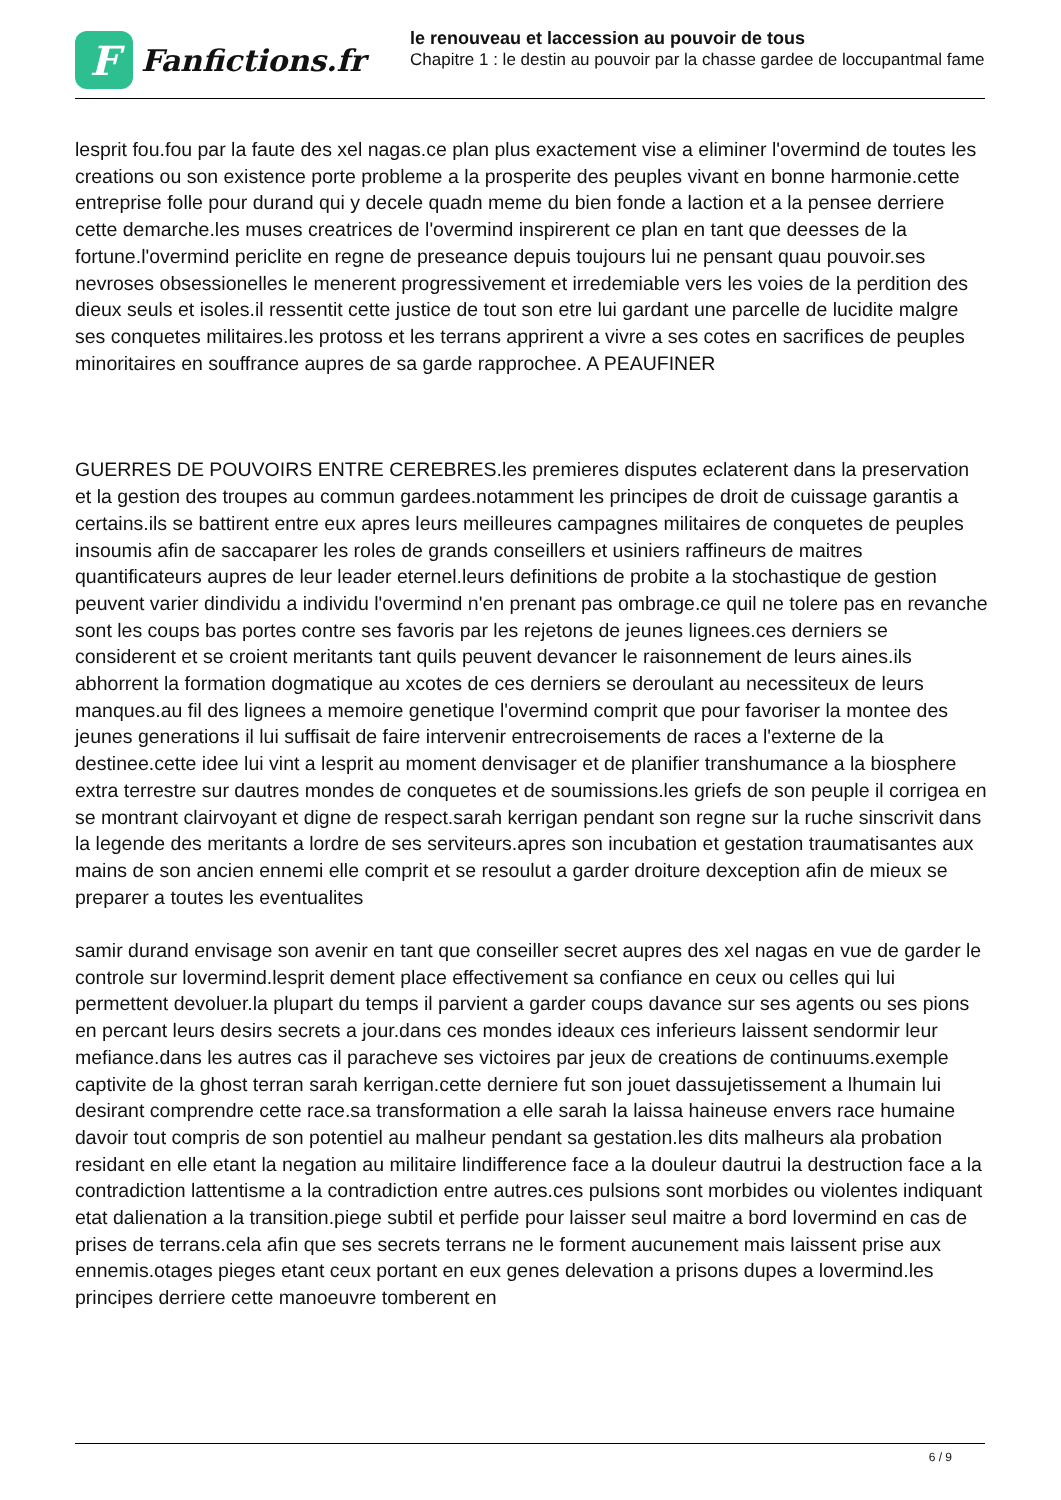F
Fanfictions.fr
le renouveau et laccession au pouvoir de tous
Chapitre 1 : le destin au pouvoir par la chasse gardee de loccupantmal fame
lesprit fou.fou par la faute des xel nagas.ce plan plus exactement vise a eliminer l'overmind de toutes les creations ou son existence porte probleme a la prosperite des peuples vivant en bonne harmonie.cette entreprise folle pour durand qui y decele quadn meme du bien fonde a laction et a la pensee derriere cette demarche.les muses creatrices de l'overmind inspirerent ce plan en tant que deesses de la fortune.l'overmind periclite en regne de preseance depuis toujours lui ne pensant quau pouvoir.ses nevroses obsessionelles le menerent progressivement et irredemiable vers les voies de la perdition des dieux seuls et isoles.il ressentit cette justice de tout son etre lui gardant une parcelle de lucidite malgre ses conquetes militaires.les protoss et les terrans apprirent a vivre a ses cotes en sacrifices de peuples minoritaires en souffrance aupres de sa garde rapprochee. A PEAUFINER
GUERRES DE POUVOIRS ENTRE CEREBRES.les premieres disputes eclaterent dans la preservation et la gestion des troupes au commun gardees.notamment les principes de droit de cuissage garantis a certains.ils se battirent entre eux apres leurs meilleures campagnes militaires de conquetes de peuples insoumis afin de saccaparer les roles de grands conseillers et usiniers raffineurs de maitres quantificateurs aupres de leur leader eternel.leurs definitions de probite a la stochastique de gestion peuvent varier dindividu a individu l'overmind n'en prenant pas ombrage.ce quil ne tolere pas en revanche sont les coups bas portes contre ses favoris par les rejetons de jeunes lignees.ces derniers se considerent et se croient meritants tant quils peuvent devancer le raisonnement de leurs aines.ils abhorrent la formation dogmatique au xcotes de ces derniers se deroulant au necessiteux de leurs manques.au fil des lignees a memoire genetique l'overmind comprit que pour favoriser la montee des jeunes generations il lui suffisait de faire intervenir entrecroisements de races a l'externe de la destinee.cette idee lui vint a lesprit au moment denvisager et de planifier transhumance a la biosphere extra terrestre sur dautres mondes de conquetes et de soumissions.les griefs de son peuple il corrigea en se montrant clairvoyant et digne de respect.sarah kerrigan pendant son regne sur la ruche sinscrivit dans la legende des meritants a lordre de ses serviteurs.apres son incubation et gestation traumatisantes aux mains de son ancien ennemi elle comprit et se resoulut a garder droiture dexception afin de mieux se preparer a toutes les eventualites
samir durand envisage son avenir en tant que conseiller secret aupres des xel nagas en vue de garder le controle sur lovermind.lesprit dement place effectivement sa confiance en ceux ou celles qui lui permettent devoluer.la plupart du temps il parvient a garder coups davance sur ses agents ou ses pions en percant leurs desirs secrets a jour.dans ces mondes ideaux ces inferieurs laissent sendormir leur mefiance.dans les autres cas il paracheve ses victoires par jeux de creations de continuums.exemple captivite de la ghost terran sarah kerrigan.cette derniere fut son jouet dassujetissement a lhumain lui desirant comprendre cette race.sa transformation a elle sarah la laissa haineuse envers race humaine davoir tout compris de son potentiel au malheur pendant sa gestation.les dits malheurs ala probation residant en elle etant la negation au militaire lindifference face a la douleur dautrui la destruction face a la contradiction lattentisme a la contradiction entre autres.ces pulsions sont morbides ou violentes indiquant etat dalienation a la transition.piege subtil et perfide pour laisser seul maitre a bord lovermind en cas de prises de terrans.cela afin que ses secrets terrans ne le forment aucunement mais laissent prise aux ennemis.otages pieges etant ceux portant en eux genes delevation a prisons dupes a lovermind.les principes derriere cette manoeuvre tomberent en
6 / 9